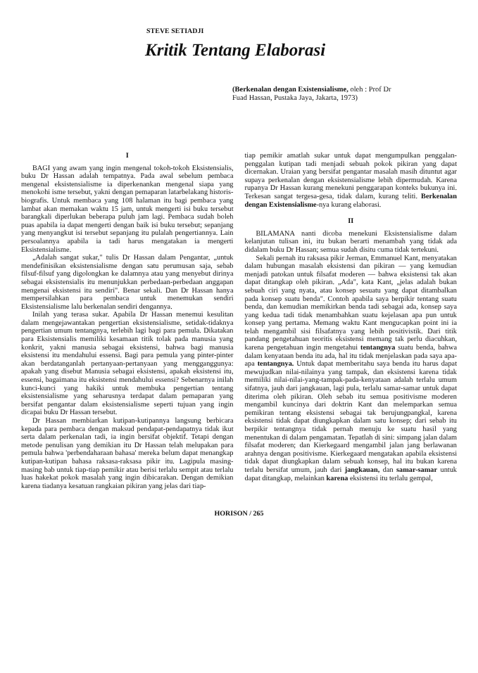STEVE SETIADJI
Kritik Tentang Elaborasi
(Berkenalan dengan Existensialisme, oleh : Prof Dr Fuad Hassan, Pustaka Jaya, Jakarta, 1973)
I
BAGI yang awam yang ingin mengenal tokoh-tokoh Eksistensialis, buku Dr Hassan adalah tempatnya. Pada awal sebelum pembaca mengenal eksistensialisme ia diperkenankan mengenal siapa yang menokohi isme tersebut, yakni dengan pemaparan latarbelakang historis-biografis. Untuk membaca yang 108 halaman itu bagi pembaca yang lambat akan memakan waktu 15 jam, untuk mengerti isi buku tersebut barangkali diperlukan beberapa puluh jam lagi. Pembaca sudah boleh puas apabila ia dapat mengerti dengan baik isi buku tersebut; sepanjang yang menyangkut isi tersebut sepanjang itu pulalah pengertiannya. Lain persoalannya apabila ia tadi harus mengatakan ia mengerti Eksistensialisme.
„Adalah sangat sukar," tulis Dr Hassan dalam Pengantar, „untuk mendefinisikan eksistensialisme dengan satu perumusan saja, sebab filsuf-filsuf yang digolongkan ke dalamnya atau yang menyebut dirinya sebagai eksistensialis itu menunjukkan perbedaan-perbedaan anggapan mengenai eksistensi itu sendiri". Benar sekali. Dan Dr Hassan hanya mempersilahkan para pembaca untuk menemukan sendiri Eksistensialisme lalu berkenalan sendiri dengannya.
Inilah yang terasa sukar. Apabila Dr Hassan menemui kesulitan dalam mengejawantakan pengertian eksistensialisme, setidak-tidaknya pengertian umum tentangnya, terlebih lagi bagi para pemula. Dikatakan para Eksistensialis memiliki kesamaan titik tolak pada manusia yang konkrit, yakni manusia sebagai eksistensi, bahwa bagi manusia eksistensi itu mendahului essensi. Bagi para pemula yang pinter-pinter akan berdatanganlah pertanyaan-pertanyaan yang mengganggunya: apakah yang disebut Manusia sebagai eksistensi, apakah eksistensi itu, essensi, bagaimana itu eksistensi mendahului essensi? Sebenarnya inilah kunci-kunci yang hakiki untuk membuka pengertian tentang eksistensialisme yang seharusnya terdapat dalam pemaparan yang bersifat pengantar dalam eksistensialisme seperti tujuan yang ingin dicapai buku Dr Hassan tersebut.
Dr Hassan membiarkan kutipan-kutipannya langsung berbicara kepada para pembaca dengan maksud pendapat-pendapatnya tidak ikut serta dalam perkenalan tadi, ia ingin bersifat objektif. Tetapi dengan metode penulisan yang demikian itu Dr Hassan telah melupakan para pemula bahwa 'perbendaharaan bahasa' mereka belum dapat menangkap kutipan-kutipan bahasa raksasa-raksasa pikir itu. Lagipula masing-masing bab untuk tiap-tiap pemikir atau berisi terlalu sempit atau terlalu luas hakekat pokok masalah yang ingin dibicarakan. Dengan demikian karena tiadanya kesatuan rangkaian pikiran yang jelas dari tiap-
tiap pemikir amatlah sukar untuk dapat mengumpulkan penggalan-penggalan kutipan tadi menjadi sebuah pokok pikiran yang dapat dicernakan. Uraian yang bersifat pengantar masalah masih dituntut agar supaya perkenalan dengan eksistensialisme lebih dipermudah. Karena rupanya Dr Hassan kurang menekuni penggarapan konteks bukunya ini. Terkesan sangat tergesa-gesa, tidak dalam, kurang teliti. Berkenalan dengan Existensialisme-nya kurang elaborasi.
II
BILAMANA nanti dicoba menekuni Eksistensialisme dalam kelanjutan tulisan ini, itu bukan berarti menambah yang tidak ada didalam buku Dr Hassan; semua sudah disitu cuma tidak tertekuni.
Sekali pernah itu raksasa pikir Jerman, Emmanuel Kant, menyatakan dalam hubungan masalah eksistensi dan pikiran — yang kemudian menjadi patokan untuk filsafat moderen — bahwa eksistensi tak akan dapat ditangkap oleh pikiran. „Ada", kata Kant, „jelas adalah bukan sebuah ciri yang nyata, atau konsep sesuatu yang dapat ditambalkan pada konsep suatu benda". Contoh apabila saya berpikir tentang suatu benda, dan kemudian memikirkan benda tadi sebagai ada, konsep saya yang kedua tadi tidak menambahkan suatu kejelasan apa pun untuk konsep yang pertama. Memang waktu Kant mengucapkan point ini ia telah mengambil sisi filsafatnya yang lebih positivistik. Dari titik pandang pengetahuan teoritis eksistensi memang tak perlu diacuhkan, karena pengetahuan ingin mengetahui tentangnya suatu benda, bahwa dalam kenyataan benda itu ada, hal itu tidak menjelaskan pada saya apa-apa tentangnya. Untuk dapat memberitahu saya benda itu harus dapat mewujudkan nilai-nilainya yang tampak, dan eksistensi karena tidak memiliki nilai-nilai-yang-tampak-pada-kenyataan adalah terlalu umum sifatnya, jauh dari jangkauan, lagi pula, terlalu samar-samar untuk dapat diterima oleh pikiran. Oleh sebab itu semua positivisme moderen mengambil kuncinya dari doktrin Kant dan melemparkan semua pemikiran tentang eksistensi sebagai tak berujungpangkal, karena eksistensi tidak dapat diungkapkan dalam satu konsep; dari sebab itu berpikir tentangnya tidak pernah menuju ke suatu hasil yang menentukan di dalam pengamatan. Tepatlah di sini: simpang jalan dalam filsafat moderen; dan Kierkegaard mengambil jalan jang berlawanan arahnya dengan positivisme. Kierkegaard mengatakan apabila eksistensi tidak dapat diungkapkan dalam sebuah konsep, hal itu bukan karena terlalu bersifat umum, jauh dari jangkauan, dan samar-samar untuk dapat ditangkap, melainkan karena eksistensi itu terlalu gempal,
HORISON / 265